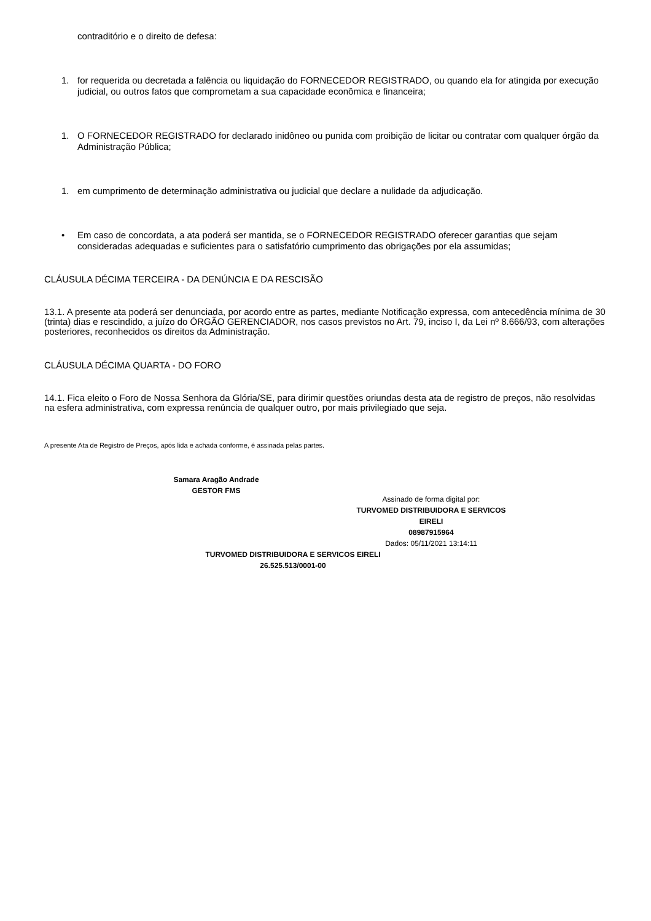contraditório e o direito de defesa:
1. for requerida ou decretada a falência ou liquidação do FORNECEDOR REGISTRADO, ou quando ela for atingida por execução judicial, ou outros fatos que comprometam a sua capacidade econômica e financeira;
1. O FORNECEDOR REGISTRADO for declarado inidôneo ou punida com proibição de licitar ou contratar com qualquer órgão da Administração Pública;
1. em cumprimento de determinação administrativa ou judicial que declare a nulidade da adjudicação.
• Em caso de concordata, a ata poderá ser mantida, se o FORNECEDOR REGISTRADO oferecer garantias que sejam consideradas adequadas e suficientes para o satisfatório cumprimento das obrigações por ela assumidas;
CLÁUSULA DÉCIMA TERCEIRA - DA DENÚNCIA E DA RESCISÃO
13.1. A presente ata poderá ser denunciada, por acordo entre as partes, mediante Notificação expressa, com antecedência mínima de 30 (trinta) dias e rescindido, a juízo do ÓRGÃO GERENCIADOR, nos casos previstos no Art. 79, inciso I, da Lei nº 8.666/93, com alterações posteriores, reconhecidos os direitos da Administração.
CLÁUSULA DÉCIMA QUARTA - DO FORO
14.1. Fica eleito o Foro de Nossa Senhora da Glória/SE, para dirimir questões oriundas desta ata de registro de preços, não resolvidas na esfera administrativa, com expressa renúncia de qualquer outro, por mais privilegiado que seja.
A presente Ata de Registro de Preços, após lida e achada conforme, é assinada pelas partes.
Samara Aragão Andrade
GESTOR FMS
Assinado de forma digital por:
TURVOMED DISTRIBUIDORA E SERVICOS EIRELI
08987915964
Dados: 05/11/2021 13:14:11
TURVOMED DISTRIBUIDORA E SERVICOS EIRELI
26.525.513/0001-00